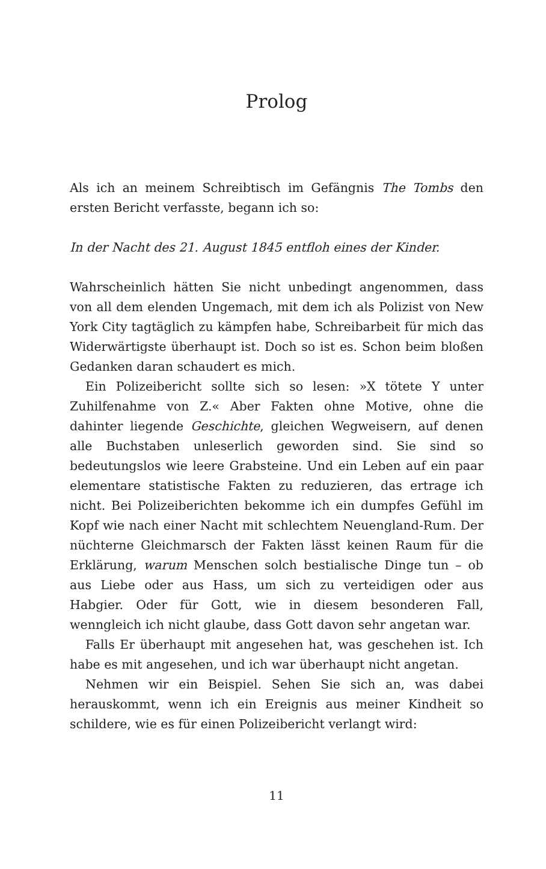Prolog
Als ich an meinem Schreibtisch im Gefängnis The Tombs den ersten Bericht verfasste, begann ich so:
In der Nacht des 21. August 1845 entfloh eines der Kinder.
Wahrscheinlich hätten Sie nicht unbedingt angenommen, dass von all dem elenden Ungemach, mit dem ich als Polizist von New York City tagtäglich zu kämpfen habe, Schreibarbeit für mich das Widerwärtigste überhaupt ist. Doch so ist es. Schon beim bloßen Gedanken daran schaudert es mich.
Ein Polizeibericht sollte sich so lesen: »X tötete Y unter Zuhilfenahme von Z.« Aber Fakten ohne Motive, ohne die dahinter liegende Geschichte, gleichen Wegweisern, auf denen alle Buchstaben unleserlich geworden sind. Sie sind so bedeutungslos wie leere Grabsteine. Und ein Leben auf ein paar elementare statistische Fakten zu reduzieren, das ertrage ich nicht. Bei Polizeiberichten bekomme ich ein dumpfes Gefühl im Kopf wie nach einer Nacht mit schlechtem Neuengland-Rum. Der nüchterne Gleichmarsch der Fakten lässt keinen Raum für die Erklärung, warum Menschen solch bestialische Dinge tun – ob aus Liebe oder aus Hass, um sich zu verteidigen oder aus Habgier. Oder für Gott, wie in diesem besonderen Fall, wenngleich ich nicht glaube, dass Gott davon sehr angetan war.
Falls Er überhaupt mit angesehen hat, was geschehen ist. Ich habe es mit angesehen, und ich war überhaupt nicht angetan.
Nehmen wir ein Beispiel. Sehen Sie sich an, was dabei herauskommt, wenn ich ein Ereignis aus meiner Kindheit so schildere, wie es für einen Polizeibericht verlangt wird:
11